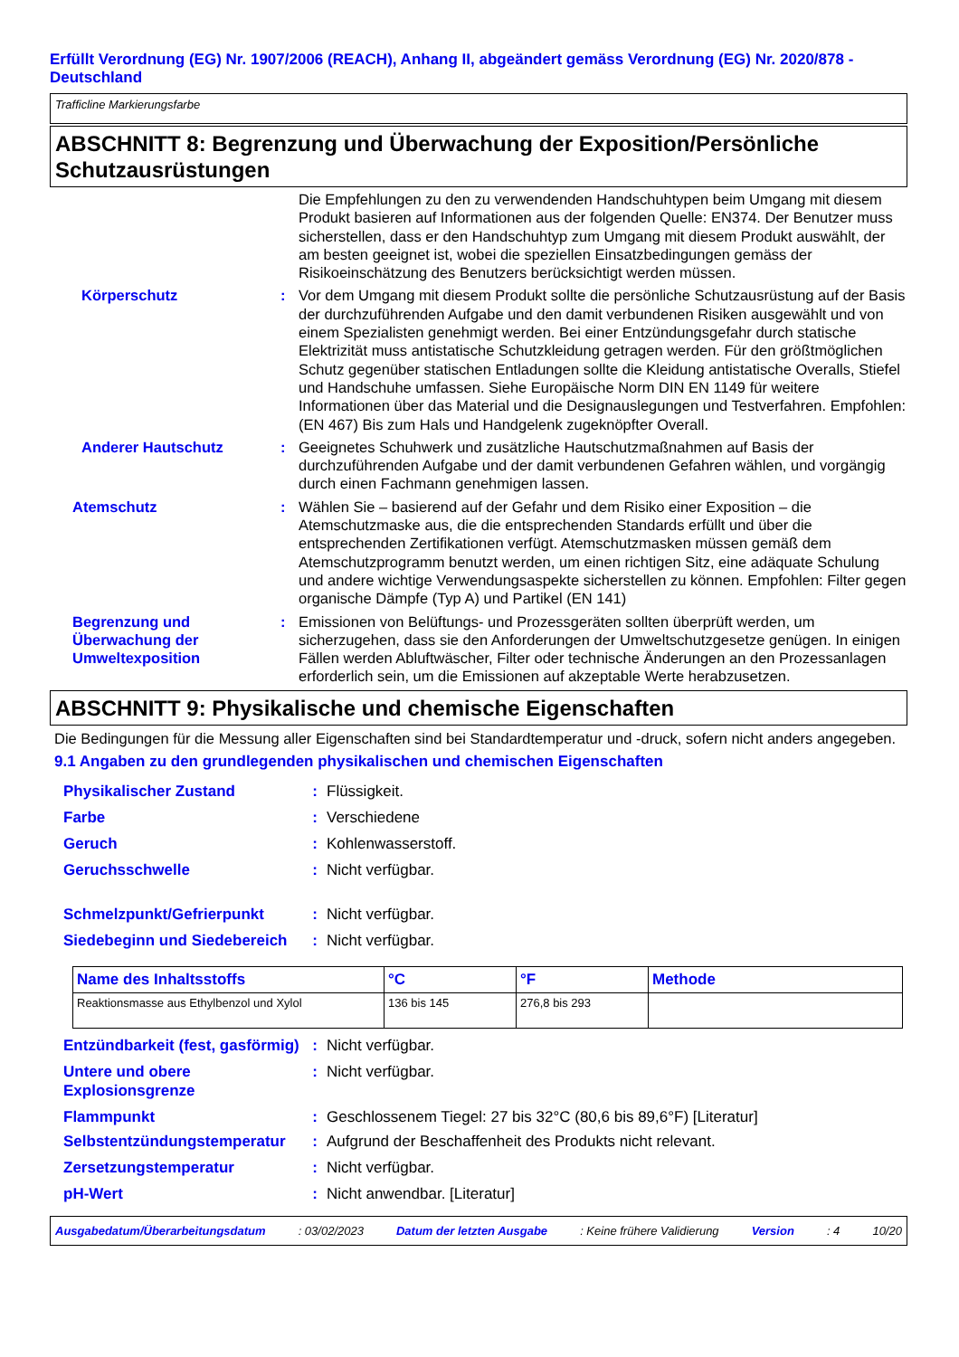Erfüllt Verordnung (EG) Nr. 1907/2006 (REACH), Anhang II, abgeändert gemäss Verordnung (EG) Nr. 2020/878 - Deutschland
Trafficline Markierungsfarbe
ABSCHNITT 8: Begrenzung und Überwachung der Exposition/Persönliche Schutzausrüstungen
Die Empfehlungen zu den zu verwendenden Handschuhtypen beim Umgang mit diesem Produkt basieren auf Informationen aus der folgenden Quelle: EN374. Der Benutzer muss sicherstellen, dass er den Handschuhtyp zum Umgang mit diesem Produkt auswählt, der am besten geeignet ist, wobei die speziellen Einsatzbedingungen gemäss der Risikoeinschätzung des Benutzers berücksichtigt werden müssen.
Körperschutz : Vor dem Umgang mit diesem Produkt sollte die persönliche Schutzausrüstung auf der Basis der durchzuführenden Aufgabe und den damit verbundenen Risiken ausgewählt und von einem Spezialisten genehmigt werden. Bei einer Entzündungsgefahr durch statische Elektrizität muss antistatische Schutzkleidung getragen werden. Für den größtmöglichen Schutz gegenüber statischen Entladungen sollte die Kleidung antistatische Overalls, Stiefel und Handschuhe umfassen. Siehe Europäische Norm DIN EN 1149 für weitere Informationen über das Material und die Designauslegungen und Testverfahren. Empfohlen: (EN 467) Bis zum Hals und Handgelenk zugeknöpfter Overall.
Anderer Hautschutz : Geeignetes Schuhwerk und zusätzliche Hautschutzmaßnahmen auf Basis der durchzuführenden Aufgabe und der damit verbundenen Gefahren wählen, und vorgängig durch einen Fachmann genehmigen lassen.
Atemschutz : Wählen Sie – basierend auf der Gefahr und dem Risiko einer Exposition – die Atemschutzmaske aus, die die entsprechenden Standards erfüllt und über die entsprechenden Zertifikationen verfügt. Atemschutzmasken müssen gemäß dem Atemschutzprogramm benutzt werden, um einen richtigen Sitz, eine adäquate Schulung und andere wichtige Verwendungsaspekte sicherstellen zu können. Empfohlen: Filter gegen organische Dämpfe (Typ A) und Partikel (EN 141)
Begrenzung und Überwachung der Umweltexposition
: Emissionen von Belüftungs- und Prozessgeräten sollten überprüft werden, um sicherzugehen, dass sie den Anforderungen der Umweltschutzgesetze genügen. In einigen Fällen werden Abluftwäscher, Filter oder technische Änderungen an den Prozessanlagen erforderlich sein, um die Emissionen auf akzeptable Werte herabzusetzen.
ABSCHNITT 9: Physikalische und chemische Eigenschaften
Die Bedingungen für die Messung aller Eigenschaften sind bei Standardtemperatur und -druck, sofern nicht anders angegeben.
9.1 Angaben zu den grundlegenden physikalischen und chemischen Eigenschaften
Physikalischer Zustand : Flüssigkeit.
Farbe : Verschiedene
Geruch : Kohlenwasserstoff.
Geruchsschwelle : Nicht verfügbar.
Schmelzpunkt/Gefrierpunkt : Nicht verfügbar.
Siedebeginn und Siedebereich
: Nicht verfügbar.
| Name des Inhaltsstoffs | °C | °F | Methode |
| --- | --- | --- | --- |
| Reaktionsmasse aus Ethylbenzol und Xylol | 136 bis 145 | 276,8 bis 293 | |
Entzündbarkeit (fest, gasförmig)
: Nicht verfügbar.
Untere und obere Explosionsgrenze
: Nicht verfügbar.
Flammpunkt : Geschlossenem Tiegel: 27 bis 32°C (80,6 bis 89,6°F) [Literatur]
Selbstentzündungstemperatur : Aufgrund der Beschaffenheit des Produkts nicht relevant.
Zersetzungstemperatur : Nicht verfügbar.
pH-Wert : Nicht anwendbar. [Literatur]
Ausgabedatum/Überarbeitungsdatum: 03/02/2023 Datum der letzten Ausgabe: Keine frühere Validierung Version: 4 10/20